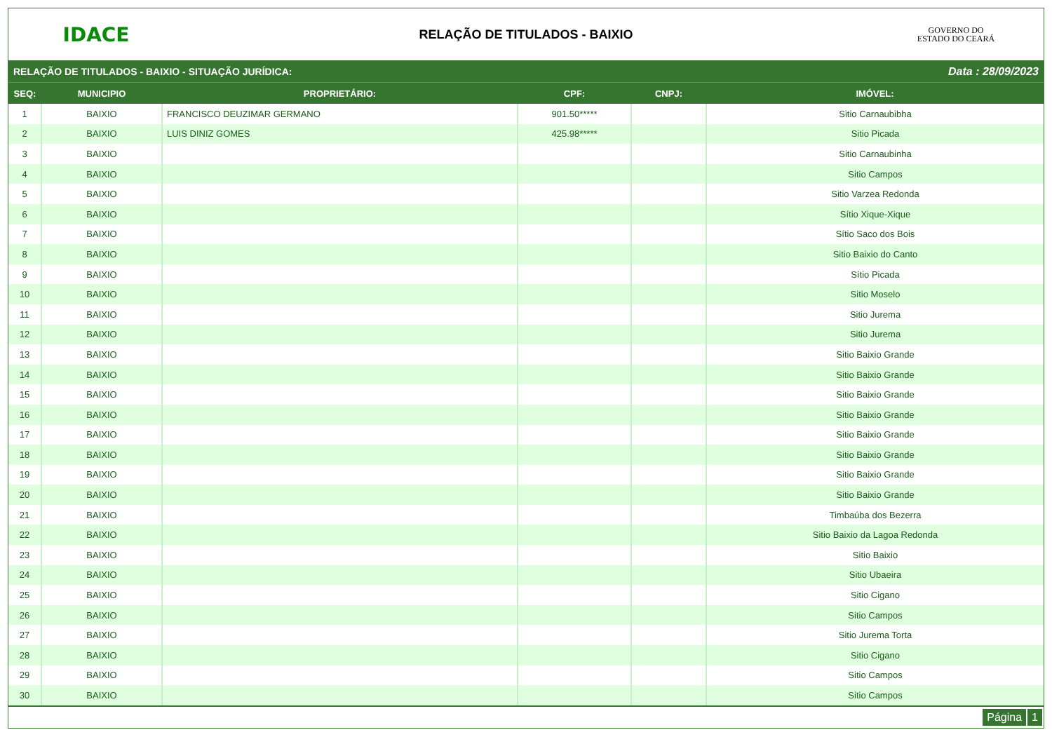IDACE
RELAÇÃO DE TITULADOS - BAIXIO
GOVERNO DO
ESTADO DO CEARÁ
RELAÇÃO DE TITULADOS - BAIXIO - SITUAÇÃO JURÍDICA: Data : 28/09/2023
| SEQ: | MUNICIPIO | PROPRIETÁRIO: | CPF: | CNPJ: | IMÓVEL: |
| --- | --- | --- | --- | --- | --- |
| 1 | BAIXIO | FRANCISCO DEUZIMAR GERMANO | 901.50***** | | Sitio Carnaubibha |
| 2 | BAIXIO | LUIS DINIZ GOMES | 425.98***** | | Sitio Picada |
| 3 | BAIXIO | | | | Sitio Carnaubinha |
| 4 | BAIXIO | | | | Sitio Campos |
| 5 | BAIXIO | | | | Sitio Varzea Redonda |
| 6 | BAIXIO | | | | Sítio Xique-Xique |
| 7 | BAIXIO | | | | Sítio Saco dos Bois |
| 8 | BAIXIO | | | | Sitio Baixio do Canto |
| 9 | BAIXIO | | | | Sítio Picada |
| 10 | BAIXIO | | | | Sitio Moselo |
| 11 | BAIXIO | | | | Sitio Jurema |
| 12 | BAIXIO | | | | Sitio Jurema |
| 13 | BAIXIO | | | | Sitio Baixio Grande |
| 14 | BAIXIO | | | | Sitio Baixio Grande |
| 15 | BAIXIO | | | | Sitio Baixio Grande |
| 16 | BAIXIO | | | | Sitio Baixio Grande |
| 17 | BAIXIO | | | | Sitio Baixio Grande |
| 18 | BAIXIO | | | | Sitio Baixio Grande |
| 19 | BAIXIO | | | | Sitio Baixio Grande |
| 20 | BAIXIO | | | | Sitio Baixio Grande |
| 21 | BAIXIO | | | | Timbaúba dos Bezerra |
| 22 | BAIXIO | | | | Sitio Baixio da Lagoa Redonda |
| 23 | BAIXIO | | | | Sitio Baixio |
| 24 | BAIXIO | | | | Sitio Ubaeira |
| 25 | BAIXIO | | | | Sitio Cigano |
| 26 | BAIXIO | | | | Sitio Campos |
| 27 | BAIXIO | | | | Sitio Jurema Torta |
| 28 | BAIXIO | | | | Sitio Cigano |
| 29 | BAIXIO | | | | Sitio Campos |
| 30 | BAIXIO | | | | Sitio Campos |
Página 1